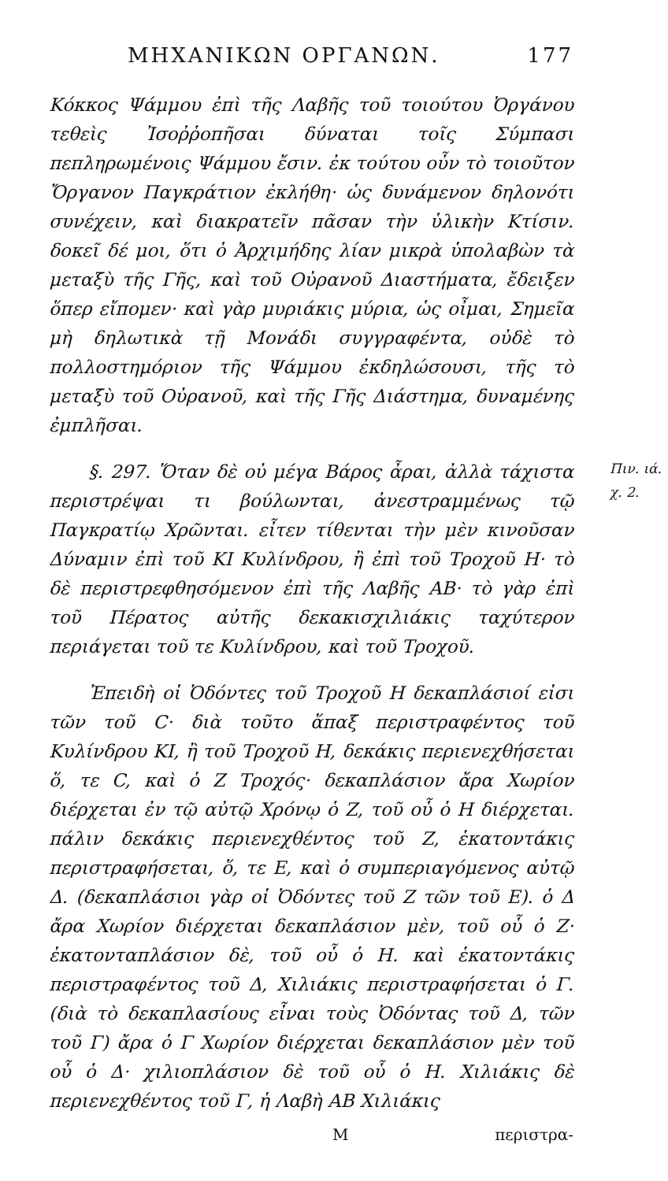ΜΗΧΑΝΙΚΩΝ ΟΡΓΑΝΩΝ. 177
Κόκκος Ψάμμου ἐπὶ τῆς Λαβῆς τοῦ τοιούτου Ὀργάνου τεθεὶς Ἰσοῤῥοπῆσαι δύναται τοῖς Σύμπασι πεπληρωμένοις Ψάμμου ἔσιν. ἐκ τούτου οὖν τὸ τοιοῦτον Ὄργανον Παγκράτιον ἐκλήθη· ὡς δυνάμενον δηλονότι συνέχειν, καὶ διακρατεῖν πᾶσαν τὴν ὑλικὴν Κτίσιν. δοκεῖ δέ μοι, ὅτι ὁ Ἀρχιμήδης λίαν μικρὰ ὑπολαβὼν τὰ μεταξὺ τῆς Γῆς, καὶ τοῦ Οὐρανοῦ Διαστήματα, ἔδειξεν ὅπερ εἴπομεν· καὶ γὰρ μυριάκις μύρια, ὡς οἶμαι, Σημεῖα μὴ δηλωτικὰ τῇ Μονάδι συγγραφέντα, οὐδὲ τὸ πολλοστημόριον τῆς Ψάμμου ἐκδηλώσουσι, τῆς τὸ μεταξὺ τοῦ Οὐρανοῦ, καὶ τῆς Γῆς Διάστημα, δυναμένης ἐμπλῆσαι.
§. 297. Ὅταν δὲ οὐ μέγα Βάρος ἆραι, ἀλλὰ τάχιστα περιστρέψαι τι βούλωνται, ἀνεστραμμένως τῷ Παγκρατίῳ Χρῶνται. εἶτεν τίθενται τὴν μὲν κινοῦσαν Δύναμιν ἐπὶ τοῦ ΚΙ Κυλίνδρου, ἢ ἐπὶ τοῦ Τροχοῦ Η· τὸ δὲ περιστρεφθησόμενον ἐπὶ τῆς Λαβῆς ΑΒ· τὸ γὰρ ἐπὶ τοῦ Πέρατος αὐτῆς δεκακισχιλιάκις ταχύτερον περιάγεται τοῦ τε Κυλίνδρου, καὶ τοῦ Τροχοῦ.
Πιν. ιά.
χ. 2.
Ἐπειδὴ οἱ Ὀδόντες τοῦ Τροχοῦ Η δεκαπλάσιοί εἰσι τῶν τοῦ C· διὰ τοῦτο ἅπαξ περιστραφέντος τοῦ Κυλίνδρου ΚΙ, ἢ τοῦ Τροχοῦ Η, δεκάκις περιενεχθήσεται ὅ, τε C, καὶ ὁ Ζ Τροχός· δεκαπλάσιον ἄρα Χωρίον διέρχεται ἐν τῷ αὐτῷ Χρόνῳ ὁ Ζ, τοῦ οὗ ὁ Η διέρχεται. πάλιν δεκάκις περιενεχθέντος τοῦ Ζ, ἑκατοντάκις περιστραφήσεται, ὅ, τε Ε, καὶ ὁ συμπεριαγόμενος αὐτῷ Δ. (δεκαπλάσιοι γὰρ οἱ Ὀδόντες τοῦ Ζ τῶν τοῦ Ε). ὁ Δ ἄρα Χωρίον διέρχεται δεκαπλάσιον μὲν, τοῦ οὗ ὁ Ζ· ἑκατονταπλάσιον δὲ, τοῦ οὗ ὁ Η. καὶ ἑκατοντάκις περιστραφέντος τοῦ Δ, Χιλιάκις περιστραφήσεται ὁ Γ. (διὰ τὸ δεκαπλασίους εἶναι τοὺς Ὀδόντας τοῦ Δ, τῶν τοῦ Γ) ἄρα ὁ Γ Χωρίον διέρχεται δεκαπλάσιον μὲν τοῦ οὗ ὁ Δ· χιλιοπλάσιον δὲ τοῦ οὗ ὁ Η. Χιλιάκις δὲ περιενεχθέντος τοῦ Γ, ἡ Λαβὴ ΑΒ Χιλιάκις
Μπεριστρα-